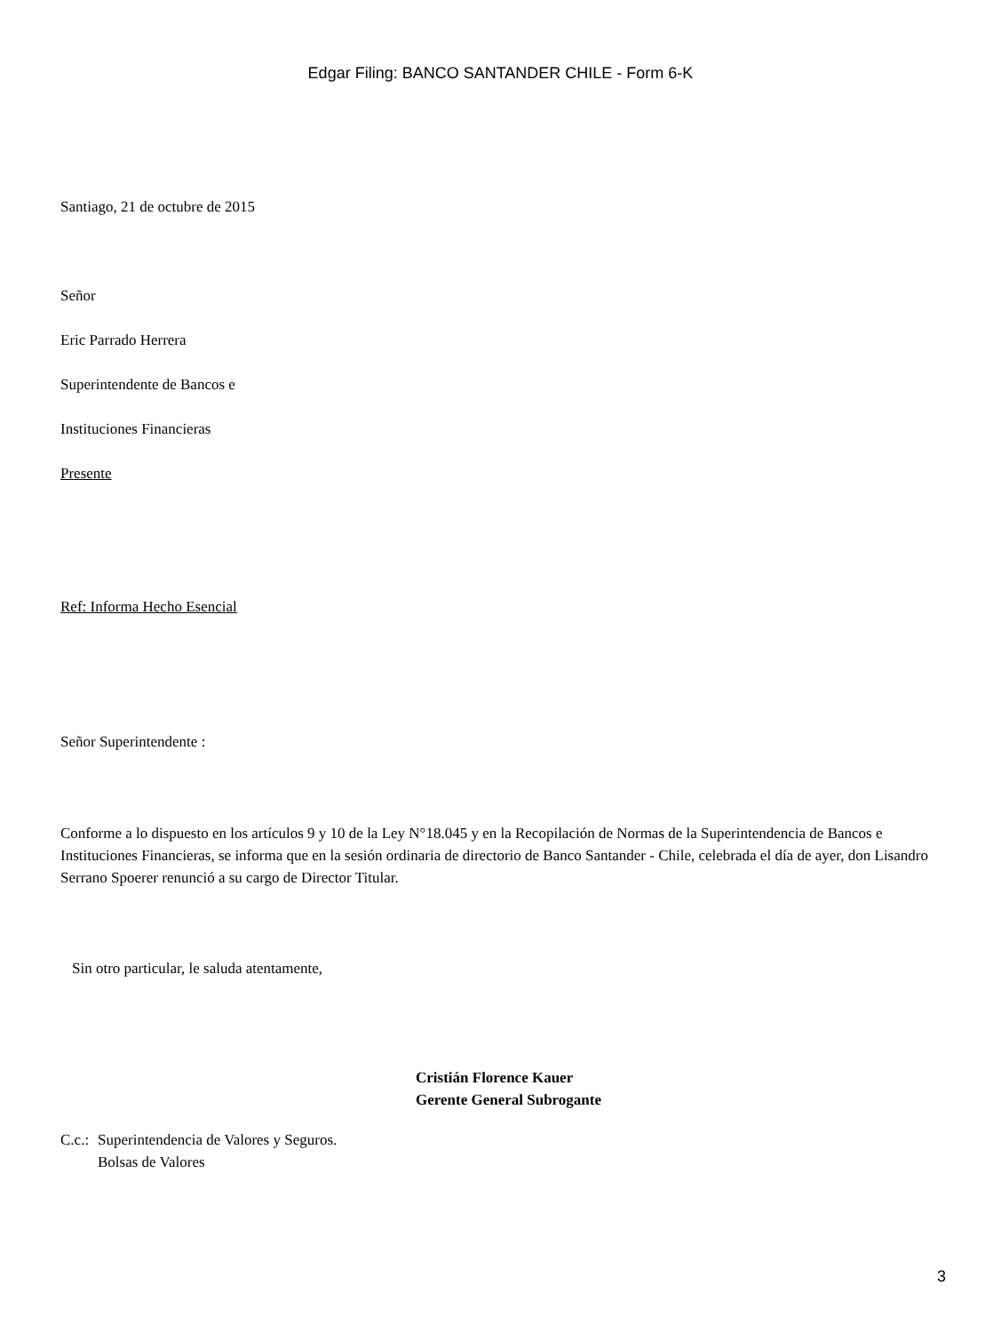Edgar Filing: BANCO SANTANDER CHILE - Form 6-K
Santiago, 21 de octubre de 2015
Señor
Eric Parrado Herrera
Superintendente de Bancos e
Instituciones Financieras
Presente
Ref: Informa Hecho Esencial
Señor Superintendente :
Conforme a lo dispuesto en los artículos 9 y 10 de la Ley N°18.045 y en la Recopilación de Normas de la Superintendencia de Bancos e Instituciones Financieras, se informa que en la sesión ordinaria de directorio de Banco Santander - Chile, celebrada el día de ayer, don Lisandro Serrano Spoerer renunció a su cargo de Director Titular.
Sin otro particular, le saluda atentamente,
Cristián Florence Kauer
Gerente General Subrogante
C.c.: Superintendencia de Valores y Seguros.
Bolsas de Valores
3